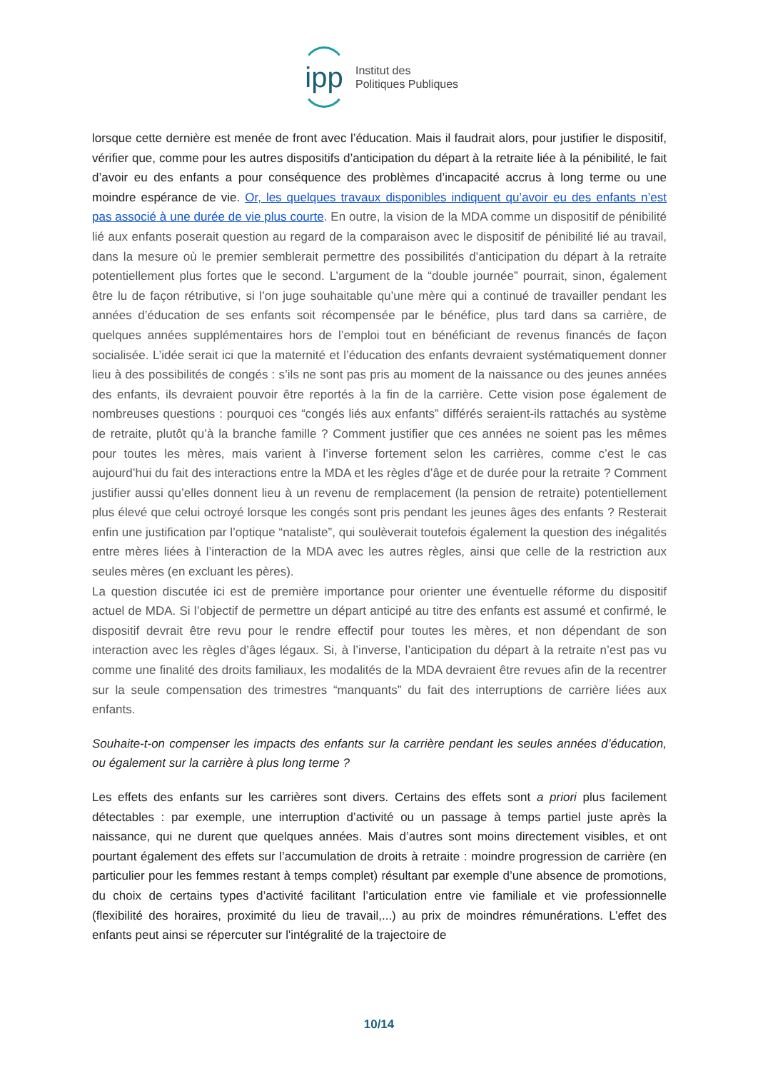ipp
Institut des
Politiques Publiques
lorsque cette dernière est menée de front avec l’éducation. Mais il faudrait alors, pour justifier le dispositif, vérifier que, comme pour les autres dispositifs d’anticipation du départ à la retraite liée à la pénibilité, le fait d’avoir eu des enfants a pour conséquence des problèmes d’incapacité accrus à long terme ou une moindre espérance de vie. Or, les quelques travaux disponibles indiquent qu’avoir eu des enfants n’est pas associé à une durée de vie plus courte. En outre, la vision de la MDA comme un dispositif de pénibilité lié aux enfants poserait question au regard de la comparaison avec le dispositif de pénibilité lié au travail, dans la mesure où le premier semblerait permettre des possibilités d’anticipation du départ à la retraite potentiellement plus fortes que le second. L’argument de la “double journée” pourrait, sinon, également être lu de façon rétributive, si l’on juge souhaitable qu’une mère qui a continué de travailler pendant les années d’éducation de ses enfants soit récompensée par le bénéfice, plus tard dans sa carrière, de quelques années supplémentaires hors de l’emploi tout en bénéficiant de revenus financés de façon socialisée. L’idée serait ici que la maternité et l’éducation des enfants devraient systématiquement donner lieu à des possibilités de congés : s’ils ne sont pas pris au moment de la naissance ou des jeunes années des enfants, ils devraient pouvoir être reportés à la fin de la carrière. Cette vision pose également de nombreuses questions : pourquoi ces “congés liés aux enfants” différés seraient-ils rattachés au système de retraite, plutôt qu’à la branche famille ? Comment justifier que ces années ne soient pas les mêmes pour toutes les mères, mais varient à l’inverse fortement selon les carrières, comme c’est le cas aujourd’hui du fait des interactions entre la MDA et les règles d’âge et de durée pour la retraite ? Comment justifier aussi qu’elles donnent lieu à un revenu de remplacement (la pension de retraite) potentiellement plus élevé que celui octroyé lorsque les congés sont pris pendant les jeunes âges des enfants ? Resterait enfin une justification par l’optique “nataliste”, qui soulèverait toutefois également la question des inégalités entre mères liées à l’interaction de la MDA avec les autres règles, ainsi que celle de la restriction aux seules mères (en excluant les pères).
La question discutée ici est de première importance pour orienter une éventuelle réforme du dispositif actuel de MDA. Si l’objectif de permettre un départ anticipé au titre des enfants est assumé et confirmé, le dispositif devrait être revu pour le rendre effectif pour toutes les mères, et non dépendant de son interaction avec les règles d’âges légaux. Si, à l’inverse, l’anticipation du départ à la retraite n’est pas vu comme une finalité des droits familiaux, les modalités de la MDA devraient être revues afin de la recentrer sur la seule compensation des trimestres “manquants” du fait des interruptions de carrière liées aux enfants.
Souhaite-t-on compenser les impacts des enfants sur la carrière pendant les seules années d’éducation, ou également sur la carrière à plus long terme ?
Les effets des enfants sur les carrières sont divers. Certains des effets sont a priori plus facilement détectables : par exemple, une interruption d’activité ou un passage à temps partiel juste après la naissance, qui ne durent que quelques années. Mais d’autres sont moins directement visibles, et ont pourtant également des effets sur l’accumulation de droits à retraite : moindre progression de carrière (en particulier pour les femmes restant à temps complet) résultant par exemple d’une absence de promotions, du choix de certains types d’activité facilitant l’articulation entre vie familiale et vie professionnelle (flexibilité des horaires, proximité du lieu de travail,...) au prix de moindres rémunérations. L’effet des enfants peut ainsi se répercuter sur l'intégralité de la trajectoire de
10/14